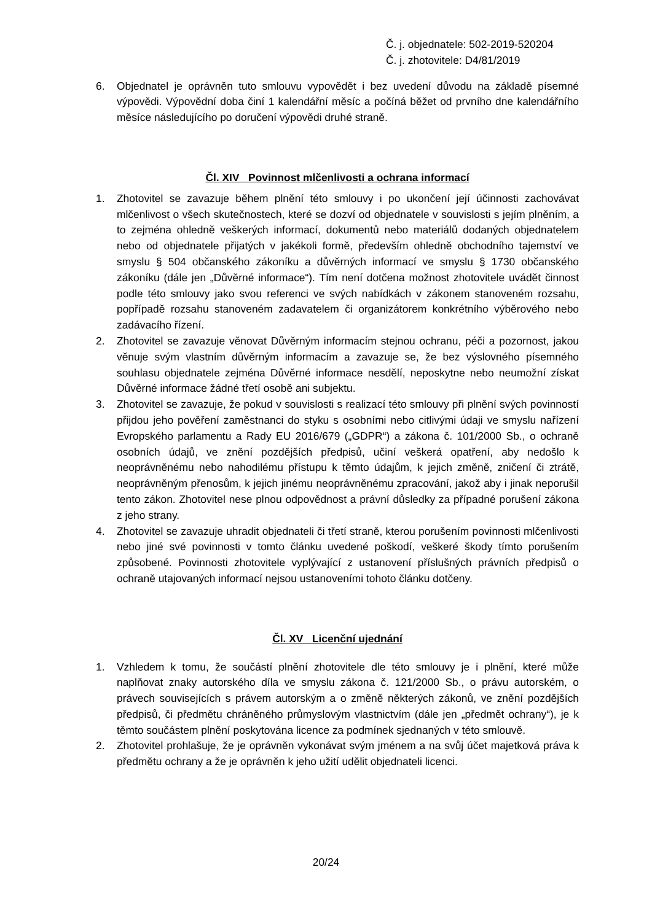Č. j. objednatele: 502-2019-520204
Č. j. zhotovitele: D4/81/2019
6. Objednatel je oprávněn tuto smlouvu vypovědět i bez uvedení důvodu na základě písemné výpovědi. Výpovědní doba činí 1 kalendářní měsíc a počíná běžet od prvního dne kalendářního měsíce následujícího po doručení výpovědi druhé straně.
Čl. XIV Povinnost mlčenlivosti a ochrana informací
1. Zhotovitel se zavazuje během plnění této smlouvy i po ukončení její účinnosti zachovávat mlčenlivost o všech skutečnostech, které se dozví od objednatele v souvislosti s jejím plněním, a to zejména ohledně veškerých informací, dokumentů nebo materiálů dodaných objednatelem nebo od objednatele přijatých v jakékoli formě, především ohledně obchodního tajemství ve smyslu § 504 občanského zákoníku a důvěrných informací ve smyslu § 1730 občanského zákoníku (dále jen „Důvěrné informace“). Tím není dotčena možnost zhotovitele uvádět činnost podle této smlouvy jako svou referenci ve svých nabídkách v zákonem stanoveném rozsahu, popřípadě rozsahu stanoveném zadavatelem či organizátorem konkrétního výběrového nebo zadávacího řízení.
2. Zhotovitel se zavazuje věnovat Důvěrným informacím stejnou ochranu, péči a pozornost, jakou věnuje svým vlastním důvěrným informacím a zavazuje se, že bez výslovného písemného souhlasu objednatele zejména Důvěrné informace nesdělí, neposkytne nebo neumožní získat Důvěrné informace žádné třetí osobě ani subjektu.
3. Zhotovitel se zavazuje, že pokud v souvislosti s realizací této smlouvy při plnění svých povinností přijdou jeho pověření zaměstnanci do styku s osobními nebo citlivými údaji ve smyslu nařízení Evropského parlamentu a Rady EU 2016/679 („GDPR“) a zákona č. 101/2000 Sb., o ochraně osobních údajů, ve znění pozdějších předpisů, učiní veškerá opatření, aby nedošlo k neoprávněnému nebo nahodilému přístupu k těmto údajům, k jejich změně, zničení či ztrátě, neoprávněným přenosům, k jejich jinému neoprávněnému zpracování, jakož aby i jinak neporušil tento zákon. Zhotovitel nese plnou odpovědnost a právní důsledky za případné porušení zákona z jeho strany.
4. Zhotovitel se zavazuje uhradit objednateli či třetí straně, kterou porušením povinnosti mlčenlivosti nebo jiné své povinnosti v tomto článku uvedené poškodí, veškeré škody tímto porušením způsobené. Povinnosti zhotovitele vyplývající z ustanovení příslušných právních předpisů o ochraně utajovaných informací nejsou ustanoveními tohoto článku dotčeny.
Čl. XV Licenční ujednání
1. Vzhledem k tomu, že součástí plnění zhotovitele dle této smlouvy je i plnění, které může naplňovat znaky autorského díla ve smyslu zákona č. 121/2000 Sb., o právu autorském, o právech souvisejících s právem autorským a o změně některých zákonů, ve znění pozdějších předpisů, či předmětu chráněného průmyslovým vlastnictvím (dále jen „předmět ochrany“), je k těmto součástem plnění poskytována licence za podmínek sjednaných v této smlouvě.
2. Zhotovitel prohlašuje, že je oprávněn vykonávat svým jménem a na svůj účet majetková práva k předmětu ochrany a že je oprávněn k jeho užití udělit objednateli licenci.
20/24